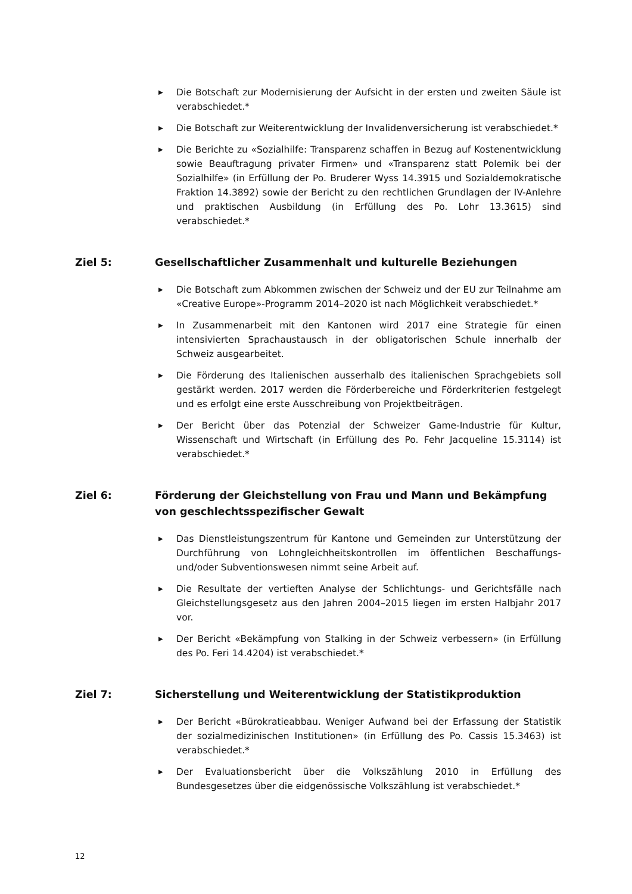▶ Die Botschaft zur Modernisierung der Aufsicht in der ersten und zweiten Säule ist verabschiedet.*
▶ Die Botschaft zur Weiterentwicklung der Invalidenversicherung ist verabschiedet.*
▶ Die Berichte zu «Sozialhilfe: Transparenz schaffen in Bezug auf Kostenentwicklung sowie Beauftragung privater Firmen» und «Transparenz statt Polemik bei der Sozialhilfe» (in Erfüllung der Po. Bruderer Wyss 14.3915 und Sozialdemokratische Fraktion 14.3892) sowie der Bericht zu den rechtlichen Grundlagen der IV-Anlehre und praktischen Ausbildung (in Erfüllung des Po. Lohr 13.3615) sind verabschiedet.*
Ziel 5: Gesellschaftlicher Zusammenhalt und kulturelle Beziehungen
▶ Die Botschaft zum Abkommen zwischen der Schweiz und der EU zur Teilnahme am «Creative Europe»-Programm 2014–2020 ist nach Möglichkeit verabschiedet.*
▶ In Zusammenarbeit mit den Kantonen wird 2017 eine Strategie für einen intensivierten Sprachaustausch in der obligatorischen Schule innerhalb der Schweiz ausgearbeitet.
▶ Die Förderung des Italienischen ausserhalb des italienischen Sprachgebiets soll gestärkt werden. 2017 werden die Förderbereiche und Förderkriterien festgelegt und es erfolgt eine erste Ausschreibung von Projektbeiträgen.
▶ Der Bericht über das Potenzial der Schweizer Game-Industrie für Kultur, Wissenschaft und Wirtschaft (in Erfüllung des Po. Fehr Jacqueline 15.3114) ist verabschiedet.*
Ziel 6: Förderung der Gleichstellung von Frau und Mann und Bekämpfung von geschlechtsspezifischer Gewalt
▶ Das Dienstleistungszentrum für Kantone und Gemeinden zur Unterstützung der Durchführung von Lohngleichheitskontrollen im öffentlichen Beschaffungs- und/oder Subventionswesen nimmt seine Arbeit auf.
▶ Die Resultate der vertieften Analyse der Schlichtungs- und Gerichtsfälle nach Gleichstellungsgesetz aus den Jahren 2004–2015 liegen im ersten Halbjahr 2017 vor.
▶ Der Bericht «Bekämpfung von Stalking in der Schweiz verbessern» (in Erfüllung des Po. Feri 14.4204) ist verabschiedet.*
Ziel 7: Sicherstellung und Weiterentwicklung der Statistikproduktion
▶ Der Bericht «Bürokratieabbau. Weniger Aufwand bei der Erfassung der Statistik der sozialmedizinischen Institutionen» (in Erfüllung des Po. Cassis 15.3463) ist verabschiedet.*
▶ Der Evaluationsbericht über die Volkszählung 2010 in Erfüllung des Bundesgesetzes über die eidgenössische Volkszählung ist verabschiedet.*
12